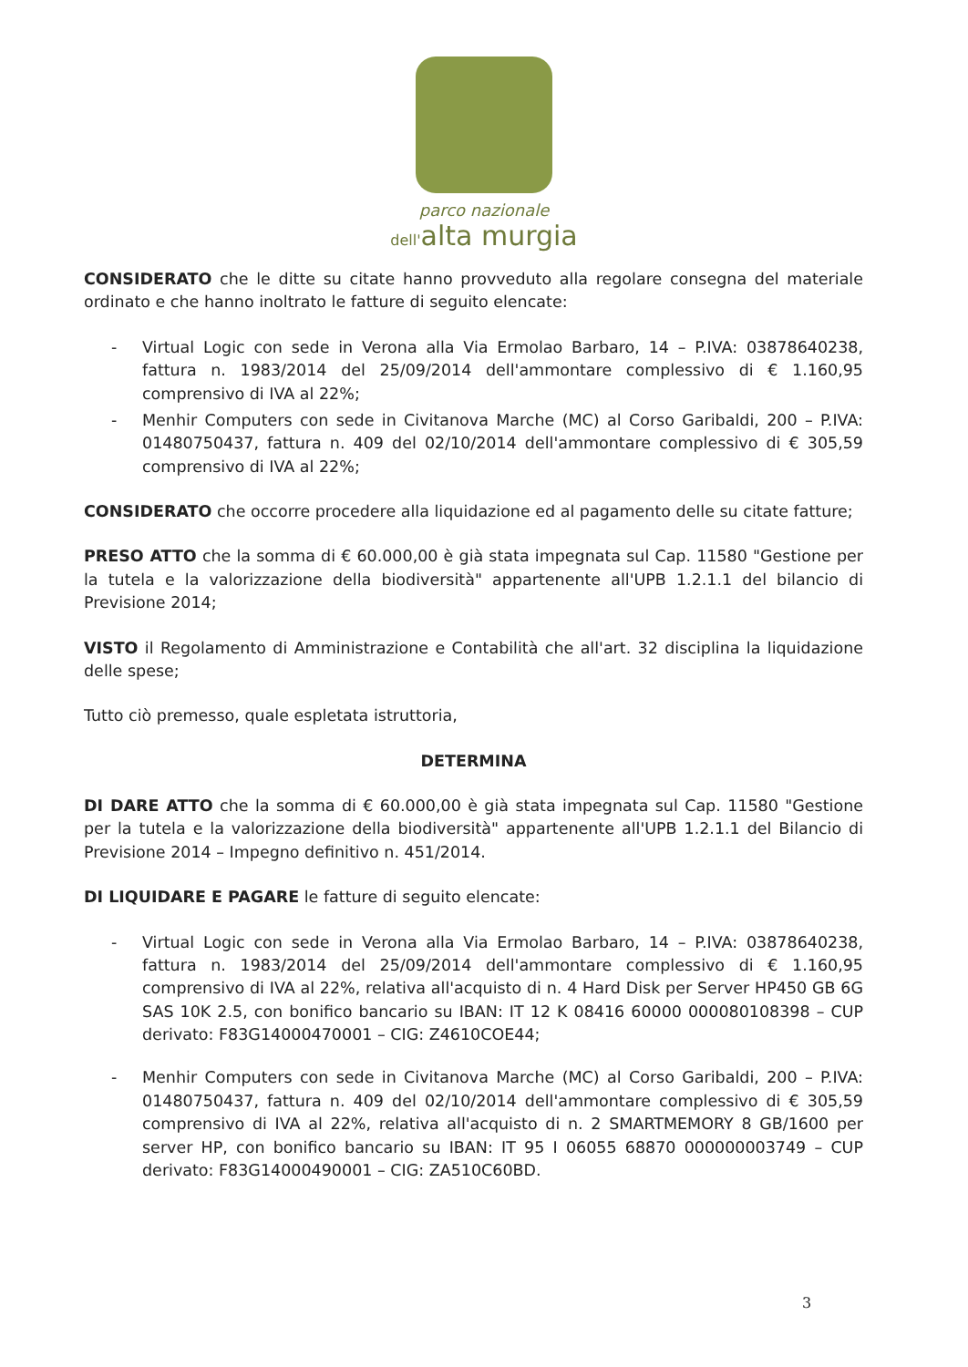parco nazionale
dell'alta murgia
CONSIDERATO che le ditte su citate hanno provveduto alla regolare consegna del materiale ordinato e che hanno inoltrato le fatture di seguito elencate:
- Virtual Logic con sede in Verona alla Via Ermolao Barbaro, 14 – P.IVA: 03878640238, fattura n. 1983/2014 del 25/09/2014 dell'ammontare complessivo di € 1.160,95 comprensivo di IVA al 22%;
- Menhir Computers con sede in Civitanova Marche (MC) al Corso Garibaldi, 200 – P.IVA: 01480750437, fattura n. 409 del 02/10/2014 dell'ammontare complessivo di € 305,59 comprensivo di IVA al 22%;
CONSIDERATO che occorre procedere alla liquidazione ed al pagamento delle su citate fatture;
PRESO ATTO che la somma di € 60.000,00 è già stata impegnata sul Cap. 11580 "Gestione per la tutela e la valorizzazione della biodiversità" appartenente all'UPB 1.2.1.1 del bilancio di Previsione 2014;
VISTO il Regolamento di Amministrazione e Contabilità che all'art. 32 disciplina la liquidazione delle spese;
Tutto ciò premesso, quale espletata istruttoria,
DETERMINA
DI DARE ATTO che la somma di € 60.000,00 è già stata impegnata sul Cap. 11580 "Gestione per la tutela e la valorizzazione della biodiversità" appartenente all'UPB 1.2.1.1 del Bilancio di Previsione 2014 – Impegno definitivo n. 451/2014.
DI LIQUIDARE E PAGARE le fatture di seguito elencate:
- Virtual Logic con sede in Verona alla Via Ermolao Barbaro, 14 – P.IVA: 03878640238, fattura n. 1983/2014 del 25/09/2014 dell'ammontare complessivo di € 1.160,95 comprensivo di IVA al 22%, relativa all'acquisto di n. 4 Hard Disk per Server HP450 GB 6G SAS 10K 2.5, con bonifico bancario su IBAN: IT 12 K 08416 60000 000080108398 – CUP derivato: F83G14000470001 – CIG: Z4610COE44;
- Menhir Computers con sede in Civitanova Marche (MC) al Corso Garibaldi, 200 – P.IVA: 01480750437, fattura n. 409 del 02/10/2014 dell'ammontare complessivo di € 305,59 comprensivo di IVA al 22%, relativa all'acquisto di n. 2 SMARTMEMORY 8 GB/1600 per server HP, con bonifico bancario su IBAN: IT 95 I 06055 68870 000000003749 – CUP derivato: F83G14000490001 – CIG: ZA510C60BD.
3